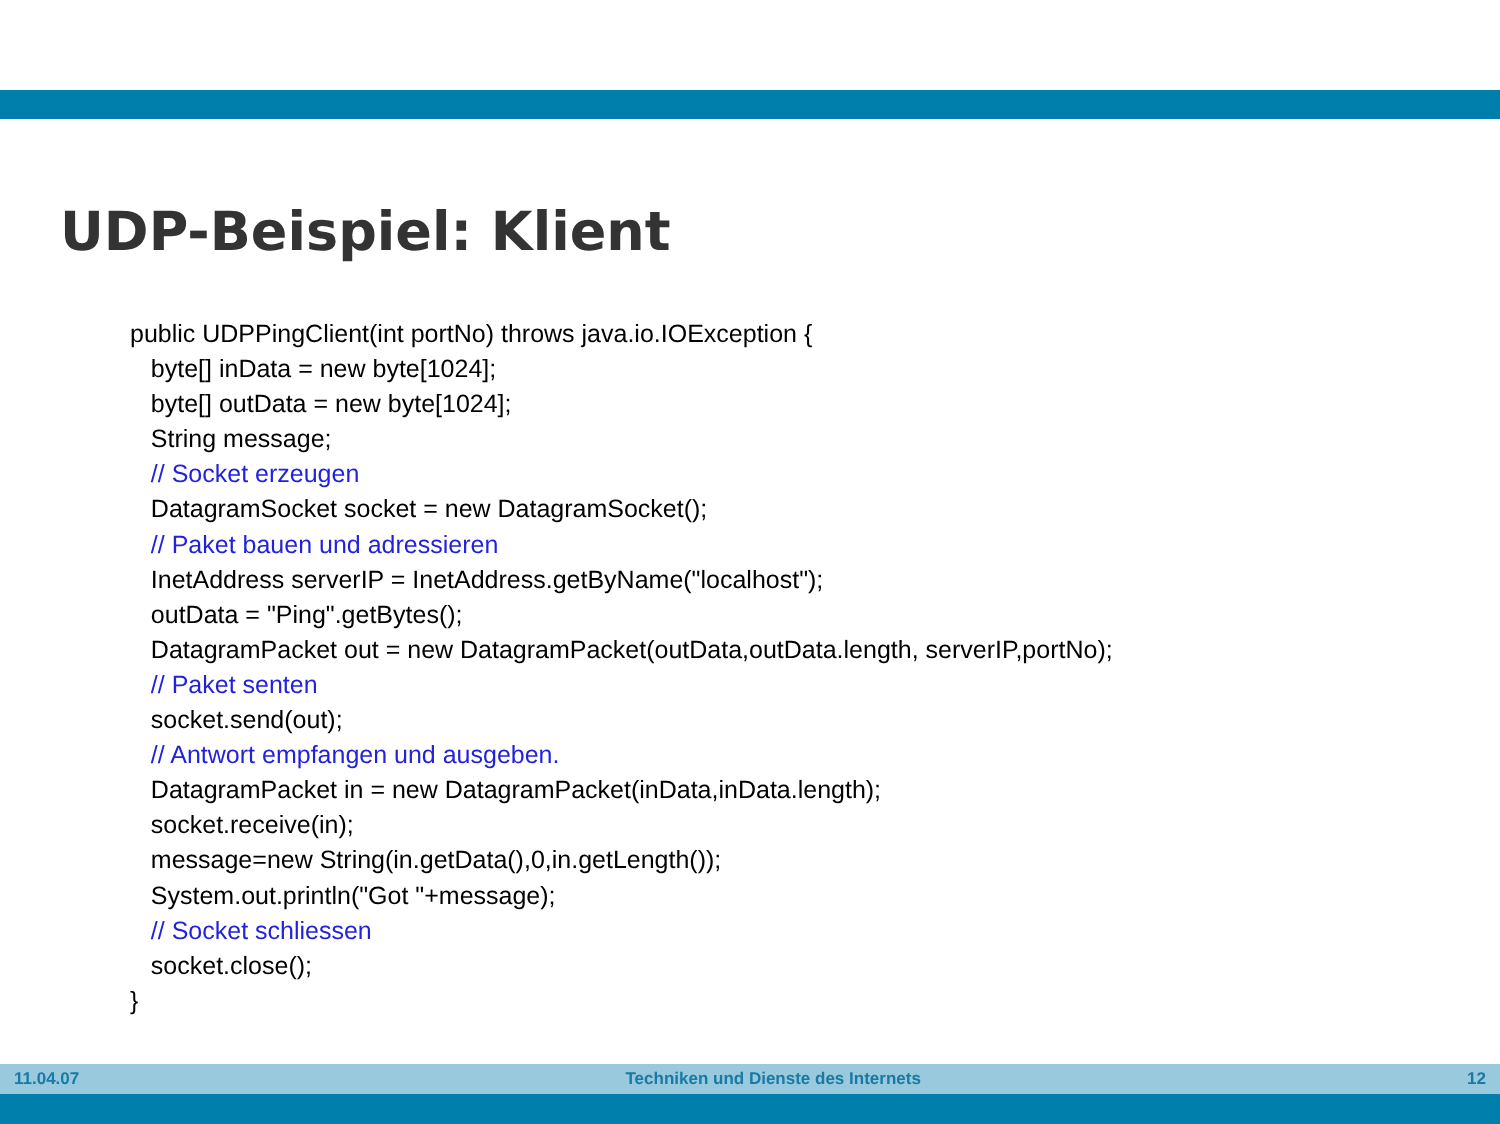UDP-Beispiel: Klient
public UDPPingClient(int portNo) throws java.io.IOException {
byte[] inData = new byte[1024];
byte[] outData = new byte[1024];
String message;
// Socket erzeugen
DatagramSocket socket = new DatagramSocket();
// Paket bauen und adressieren
InetAddress serverIP = InetAddress.getByName("localhost");
outData = "Ping".getBytes();
DatagramPacket out = new DatagramPacket(outData,outData.length, serverIP,portNo);
// Paket senten
socket.send(out);
// Antwort empfangen und ausgeben.
DatagramPacket in = new DatagramPacket(inData,inData.length);
socket.receive(in);
message=new String(in.getData(),0,in.getLength());
System.out.println("Got "+message);
// Socket schliessen
socket.close();
}
11.04.07 Techniken und Dienste des Internets 12